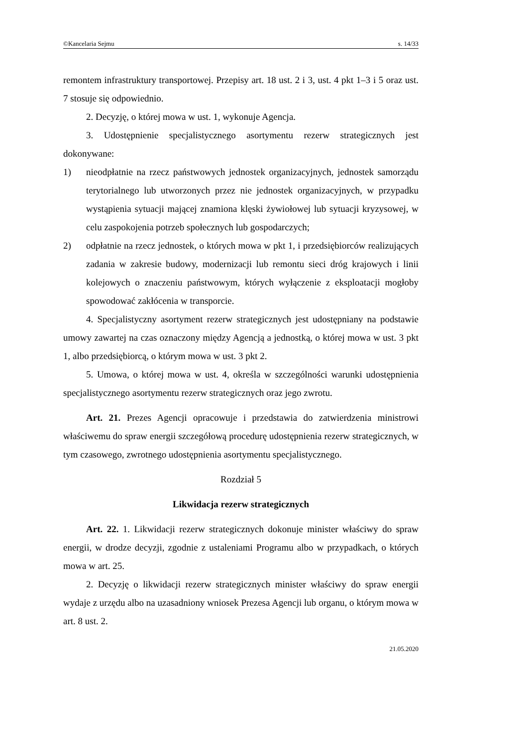©Kancelaria Sejmu s. 14/33
remontem infrastruktury transportowej. Przepisy art. 18 ust. 2 i 3, ust. 4 pkt 1–3 i 5 oraz ust. 7 stosuje się odpowiednio.
2. Decyzję, o której mowa w ust. 1, wykonuje Agencja.
3. Udostępnienie specjalistycznego asortymentu rezerw strategicznych jest dokonywane:
1) nieodpłatnie na rzecz państwowych jednostek organizacyjnych, jednostek samorządu terytorialnego lub utworzonych przez nie jednostek organizacyjnych, w przypadku wystąpienia sytuacji mającej znamiona klęski żywiołowej lub sytuacji kryzysowej, w celu zaspokojenia potrzeb społecznych lub gospodarczych;
2) odpłatnie na rzecz jednostek, o których mowa w pkt 1, i przedsiębiorców realizujących zadania w zakresie budowy, modernizacji lub remontu sieci dróg krajowych i linii kolejowych o znaczeniu państwowym, których wyłączenie z eksploatacji mogłoby spowodować zakłócenia w transporcie.
4. Specjalistyczny asortyment rezerw strategicznych jest udostępniany na podstawie umowy zawartej na czas oznaczony między Agencją a jednostką, o której mowa w ust. 3 pkt 1, albo przedsiębiorcą, o którym mowa w ust. 3 pkt 2.
5. Umowa, o której mowa w ust. 4, określa w szczególności warunki udostępnienia specjalistycznego asortymentu rezerw strategicznych oraz jego zwrotu.
Art. 21. Prezes Agencji opracowuje i przedstawia do zatwierdzenia ministrowi właściwemu do spraw energii szczegółową procedurę udostępnienia rezerw strategicznych, w tym czasowego, zwrotnego udostępnienia asortymentu specjalistycznego.
Rozdział 5
Likwidacja rezerw strategicznych
Art. 22. 1. Likwidacji rezerw strategicznych dokonuje minister właściwy do spraw energii, w drodze decyzji, zgodnie z ustaleniami Programu albo w przypadkach, o których mowa w art. 25.
2. Decyzję o likwidacji rezerw strategicznych minister właściwy do spraw energii wydaje z urzędu albo na uzasadniony wniosek Prezesa Agencji lub organu, o którym mowa w art. 8 ust. 2.
21.05.2020